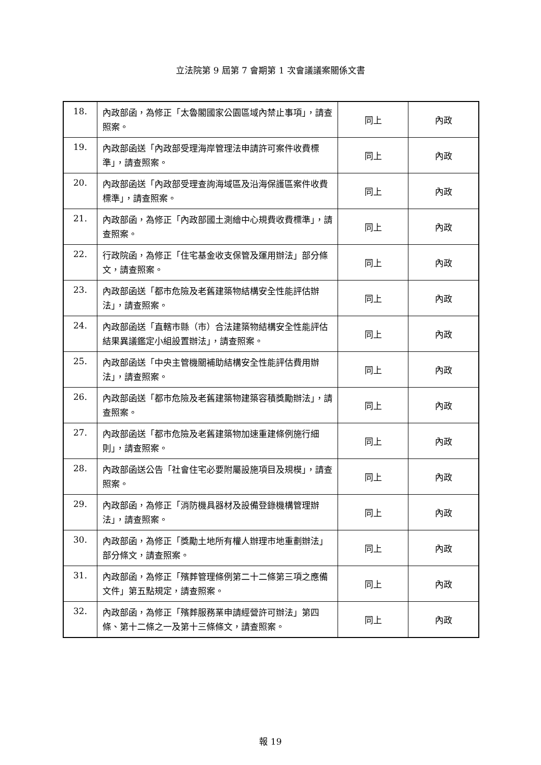立法院第 9 屆第 7 會期第 1 次會議議案關係文書
| 18. | 內政部函，為修正「太魯閣國家公園區域內禁止事項」，請查照案。 | 同上 | 內政 |
| 19. | 內政部函送「內政部受理海岸管理法申請許可案件收費標準」，請查照案。 | 同上 | 內政 |
| 20. | 內政部函送「內政部受理查詢海域區及沿海保護區案件收費標準」，請查照案。 | 同上 | 內政 |
| 21. | 內政部函，為修正「內政部國土測繪中心規費收費標準」，請查照案。 | 同上 | 內政 |
| 22. | 行政院函，為修正「住宅基金收支保管及運用辦法」部分條文，請查照案。 | 同上 | 內政 |
| 23. | 內政部函送「都市危險及老舊建築物結構安全性能評估辦法」，請查照案。 | 同上 | 內政 |
| 24. | 內政部函送「直轄市縣（市）合法建築物結構安全性能評估結果異議鑑定小組設置辦法」，請查照案。 | 同上 | 內政 |
| 25. | 內政部函送「中央主管機關補助結構安全性能評估費用辦法」，請查照案。 | 同上 | 內政 |
| 26. | 內政部函送「都市危險及老舊建築物建築容積獎勵辦法」，請查照案。 | 同上 | 內政 |
| 27. | 內政部函送「都市危險及老舊建築物加速重建條例施行細則」，請查照案。 | 同上 | 內政 |
| 28. | 內政部函送公告「社會住宅必要附屬設施項目及規模」，請查照案。 | 同上 | 內政 |
| 29. | 內政部函，為修正「消防機具器材及設備登錄機構管理辦法」，請查照案。 | 同上 | 內政 |
| 30. | 內政部函，為修正「獎勵土地所有權人辦理市地重劃辦法」部分條文，請查照案。 | 同上 | 內政 |
| 31. | 內政部函，為修正「殯葬管理條例第二十二條第三項之應備文件」第五點規定，請查照案。 | 同上 | 內政 |
| 32. | 內政部函，為修正「殯葬服務業申請經營許可辦法」第四條、第十二條之一及第十三條條文，請查照案。 | 同上 | 內政 |
報 19